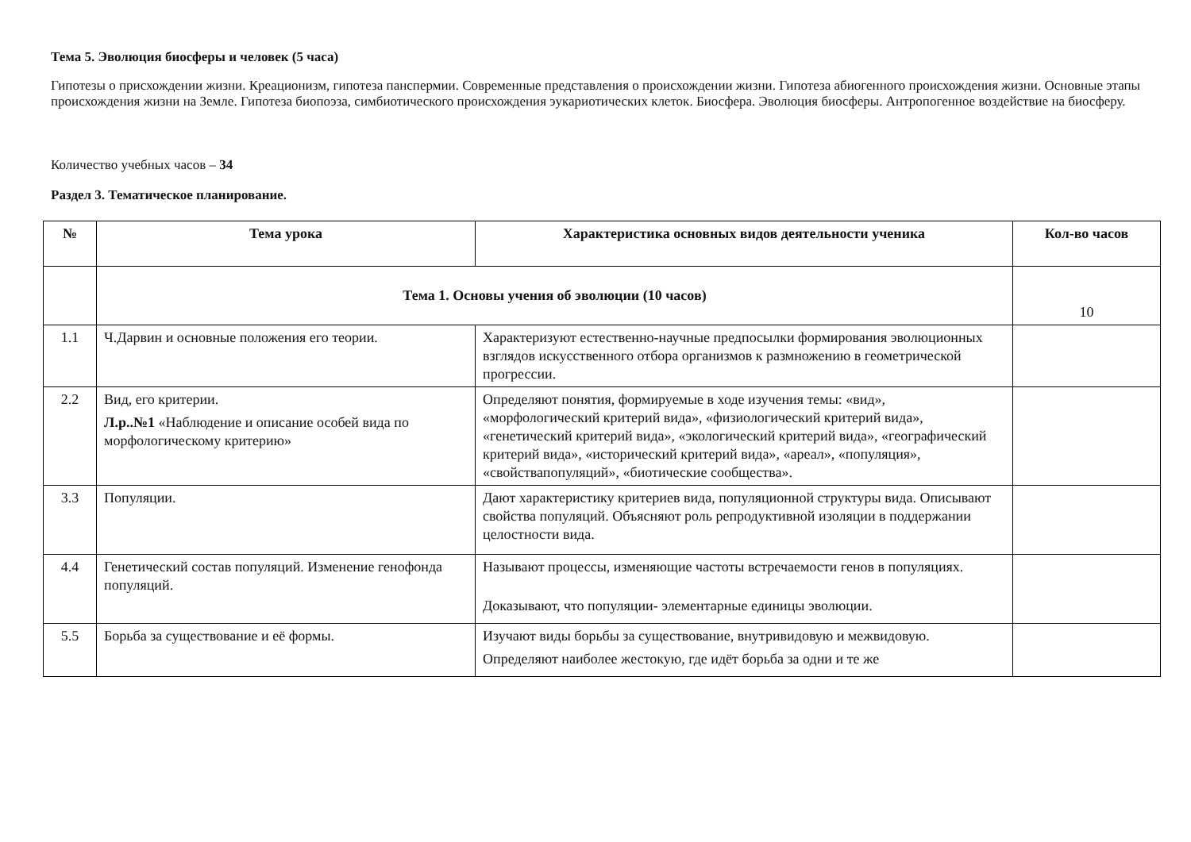Тема 5. Эволюция биосферы и человек (5 часа)
Гипотезы о присхождении жизни. Креационизм, гипотеза панспермии. Современные представления о происхождении жизни. Гипотеза абиогенного происхождения жизни. Основные этапы происхождения жизни на Земле. Гипотеза биопоэза, симбиотического происхождения эукариотических клеток. Биосфера. Эволюция биосферы. Антропогенное воздействие на биосферу.
Количество учебных часов – 34
Раздел 3. Тематическое планирование.
| № | Тема урока | Характеристика основных видов деятельности ученика | Кол-во часов |
| --- | --- | --- | --- |
| | Тема 1. Основы учения об эволюции (10 часов) | | 10 |
| 1.1 | Ч.Дарвин и основные положения его теории. | Характеризуют естественно-научные предпосылки формирования эволюционных взглядов искусственного отбора организмов к размножению в геометрической прогрессии. | |
| 2.2 | Вид, его критерии. Л.р..№1 «Наблюдение и описание особей вида по морфологическому критерию» | Определяют понятия, формируемые в ходе изучения темы: «вид», «морфологический критерий вида», «физиологический критерий вида», «генетический критерий вида», «экологический критерий вида», «географический критерий вида», «исторический критерий вида», «ареал», «популяция», «свойствапопуляций», «биотические сообщества». | |
| 3.3 | Популяции. | Дают характеристику критериев вида, популяционной структуры вида. Описывают свойства популяций. Объясняют роль репродуктивной изоляции в поддержании целостности вида. | |
| 4.4 | Генетический состав популяций. Изменение генофонда популяций. | Называют процессы, изменяющие частоты встречаемости генов в популяциях. Доказывают, что популяции- элементарные единицы эволюции. | |
| 5.5 | Борьба за существование и её формы. | Изучают виды борьбы за существование, внутривидовую и межвидовую. Определяют наиболее жестокую, где идёт борьба за одни и те же | |